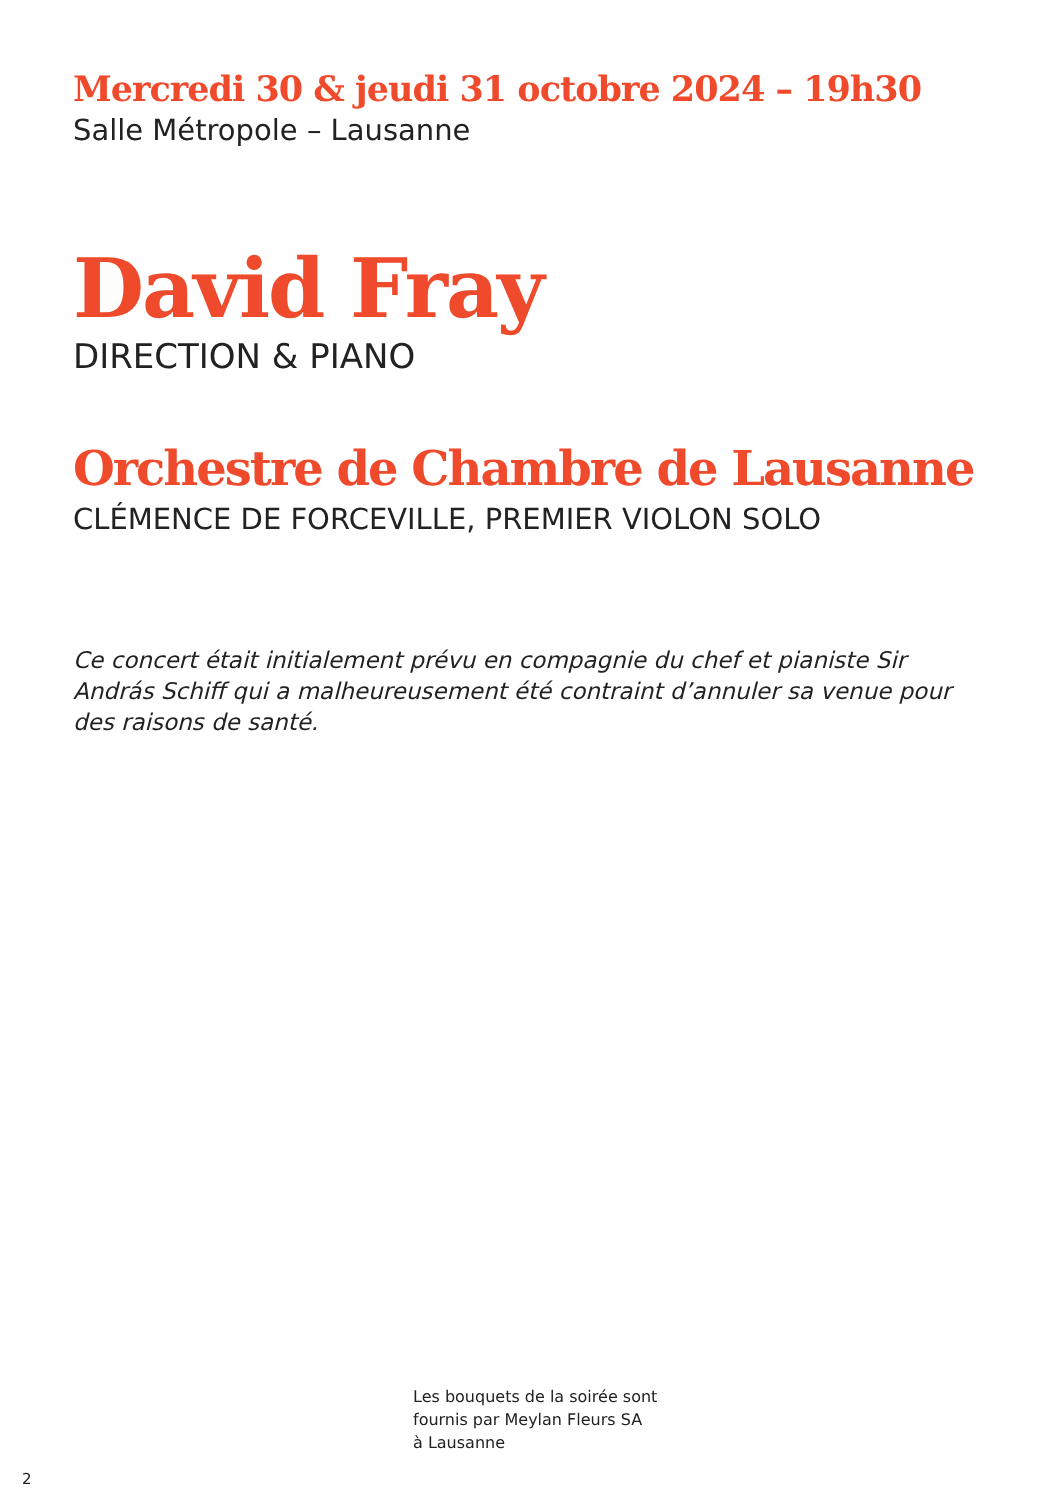Mercredi 30 & jeudi 31 octobre 2024 – 19h30
Salle Métropole – Lausanne
David Fray
DIRECTION & PIANO
Orchestre de Chambre de Lausanne
CLÉMENCE DE FORCEVILLE, PREMIER VIOLON SOLO
Ce concert était initialement prévu en compagnie du chef et pianiste Sir András Schiff qui a malheureusement été contraint d’annuler sa venue pour des raisons de santé.
Les bouquets de la soirée sont
fournis par Meylan Fleurs SA
à Lausanne
2